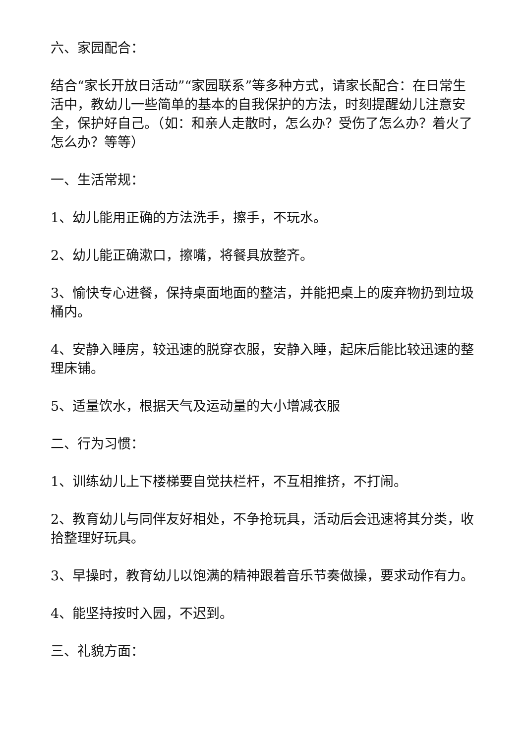六、家园配合：
结合“家长开放日活动”“家园联系”等多种方式，请家长配合：在日常生活中，教幼儿一些简单的基本的自我保护的方法，时刻提醒幼儿注意安全，保护好自己。（如：和亲人走散时，怎么办？受伤了怎么办？着火了怎么办？等等）
一、生活常规：
1、幼儿能用正确的方法洗手，擦手，不玩水。
2、幼儿能正确漱口，擦嘴，将餐具放整齐。
3、愉快专心进餐，保持桌面地面的整洁，并能把桌上的废弃物扔到垃圾桶内。
4、安静入睡房，较迅速的脱穿衣服，安静入睡，起床后能比较迅速的整理床铺。
5、适量饮水，根据天气及运动量的大小增减衣服
二、行为习惯：
1、训练幼儿上下楼梯要自觉扶栏杆，不互相推挤，不打闹。
2、教育幼儿与同伴友好相处，不争抢玩具，活动后会迅速将其分类，收拾整理好玩具。
3、早操时，教育幼儿以饱满的精神跟着音乐节奏做操，要求动作有力。
4、能坚持按时入园，不迟到。
三、礼貌方面：